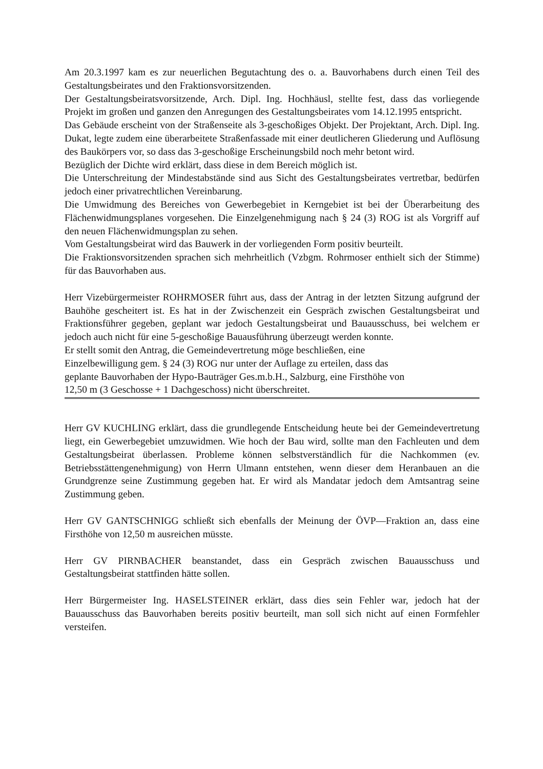Am 20.3.1997 kam es zur neuerlichen Begutachtung des o. a. Bauvorhabens durch einen Teil des Gestaltungsbeirates und den Fraktionsvorsitzenden.
Der Gestaltungsbeiratsvorsitzende, Arch. Dipl. Ing. Hochhäusl, stellte fest, dass das vorliegende Projekt im großen und ganzen den Anregungen des Gestaltungsbeirates vom 14.12.1995 entspricht.
Das Gebäude erscheint von der Straßenseite als 3-geschoßiges Objekt. Der Projektant, Arch. Dipl. Ing. Dukat, legte zudem eine überarbeitete Straßenfassade mit einer deutlicheren Gliederung und Auflösung des Baukörpers vor, so dass das 3-geschoßige Erscheinungsbild noch mehr betont wird.
Bezüglich der Dichte wird erklärt, dass diese in dem Bereich möglich ist.
Die Unterschreitung der Mindestabstände sind aus Sicht des Gestaltungsbeirates vertretbar, bedürfen jedoch einer privatrechtlichen Vereinbarung.
Die Umwidmung des Bereiches von Gewerbegebiet in Kerngebiet ist bei der Überarbeitung des Flächenwidmungsplanes vorgesehen. Die Einzelgenehmigung nach § 24 (3) ROG ist als Vorgriff auf den neuen Flächenwidmungsplan zu sehen.
Vom Gestaltungsbeirat wird das Bauwerk in der vorliegenden Form positiv beurteilt.
Die Fraktionsvorsitzenden sprachen sich mehrheitlich (Vzbgm. Rohrmoser enthielt sich der Stimme) für das Bauvorhaben aus.
Herr Vizebürgermeister ROHRMOSER führt aus, dass der Antrag in der letzten Sitzung aufgrund der Bauhöhe gescheitert ist. Es hat in der Zwischenzeit ein Gespräch zwischen Gestaltungsbeirat und Fraktionsführer gegeben, geplant war jedoch Gestaltungsbeirat und Bauausschuss, bei welchem er jedoch auch nicht für eine 5-geschoßige Bauausführung überzeugt werden konnte.
Er stellt somit den Antrag, die Gemeindevertretung möge beschließen, eine
Einzelbewilligung gem. § 24 (3) ROG nur unter der Auflage zu erteilen, dass das
geplante Bauvorhaben der Hypo-Bauträger Ges.m.b.H., Salzburg, eine Firsthöhe von
12,50 m (3 Geschosse + 1 Dachgeschoss) nicht überschreitet.
Herr GV KUCHLING erklärt, dass die grundlegende Entscheidung heute bei der Gemeindevertretung liegt, ein Gewerbegebiet umzuwidmen. Wie hoch der Bau wird, sollte man den Fachleuten und dem Gestaltungsbeirat überlassen. Probleme können selbstverständlich für die Nachkommen (ev. Betriebsstättengenehmigung) von Herrn Ulmann entstehen, wenn dieser dem Heranbauen an die Grundgrenze seine Zustimmung gegeben hat. Er wird als Mandatar jedoch dem Amtsantrag seine Zustimmung geben.
Herr GV GANTSCHNIGG schließt sich ebenfalls der Meinung der ÖVP—Fraktion an, dass eine Firsthöhe von 12,50 m ausreichen müsste.
Herr GV PIRNBACHER beanstandet, dass ein Gespräch zwischen Bauausschuss und Gestaltungsbeirat stattfinden hätte sollen.
Herr Bürgermeister Ing. HASELSTEINER erklärt, dass dies sein Fehler war, jedoch hat der Bauausschuss das Bauvorhaben bereits positiv beurteilt, man soll sich nicht auf einen Formfehler versteifen.